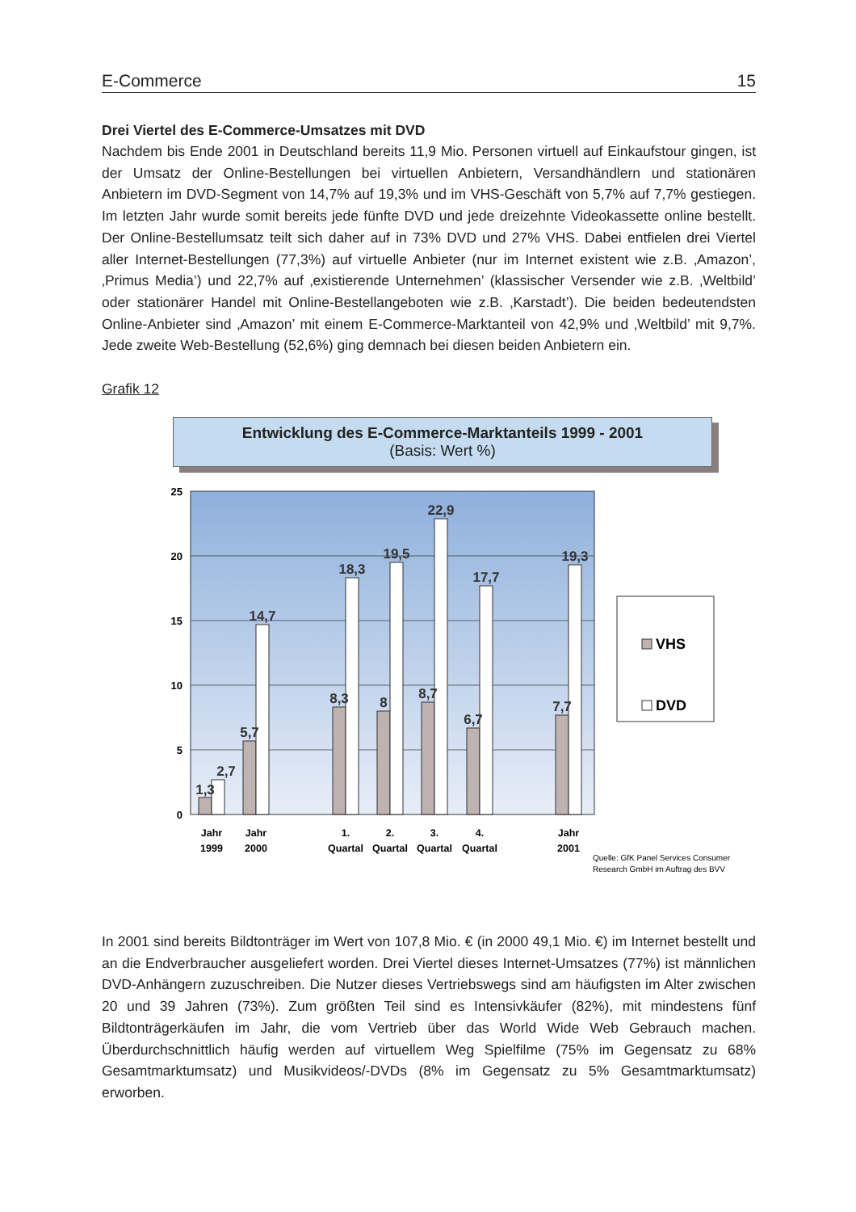E-Commerce 15
Drei Viertel des E-Commerce-Umsatzes mit DVD
Nachdem bis Ende 2001 in Deutschland bereits 11,9 Mio. Personen virtuell auf Einkaufstour gingen, ist der Umsatz der Online-Bestellungen bei virtuellen Anbietern, Versandhändlern und stationären Anbietern im DVD-Segment von 14,7% auf 19,3% und im VHS-Geschäft von 5,7% auf 7,7% gestiegen. Im letzten Jahr wurde somit bereits jede fünfte DVD und jede dreizehnte Videokassette online bestellt. Der Online-Bestellumsatz teilt sich daher auf in 73% DVD und 27% VHS. Dabei entfielen drei Viertel aller Internet-Bestellungen (77,3%) auf virtuelle Anbieter (nur im Internet existent wie z.B. ‚Amazon’, ‚Primus Media’) und 22,7% auf ‚existierende Unternehmen’ (klassischer Versender wie z.B. ‚Weltbild’ oder stationärer Handel mit Online-Bestellangeboten wie z.B. ‚Karstadt’). Die beiden bedeutendsten Online-Anbieter sind ‚Amazon’ mit einem E-Commerce-Marktanteil von 42,9% und ‚Weltbild’ mit 9,7%. Jede zweite Web-Bestellung (52,6%) ging demnach bei diesen beiden Anbietern ein.
Grafik 12
Entwicklung des E-Commerce-Marktanteils 1999 - 2001
(Basis: Wert %)
25
20
15
10
5
0
1,3
2,7
5,7
14,7
8,3
18,3
8
19,5
8,7
22,9
6,7
17,7
7,7
19,3
Jahr
1999
Jahr
2000
1.
Quartal
2.
Quartal
3.
Quartal
4.
Quartal
Jahr
2001
VHS
DVD
Quelle: GfK Panel Services Consumer
Research GmbH im Auftrag des BVV
In 2001 sind bereits Bildtonträger im Wert von 107,8 Mio. € (in 2000 49,1 Mio. €) im Internet bestellt und an die Endverbraucher ausgeliefert worden. Drei Viertel dieses Internet-Umsatzes (77%) ist männlichen DVD-Anhängern zuzuschreiben. Die Nutzer dieses Vertriebswegs sind am häufigsten im Alter zwischen 20 und 39 Jahren (73%). Zum größten Teil sind es Intensivkäufer (82%), mit mindestens fünf Bildtonträgerkäufen im Jahr, die vom Vertrieb über das World Wide Web Gebrauch machen. Überdurchschnittlich häufig werden auf virtuellem Weg Spielfilme (75% im Gegensatz zu 68% Gesamtmarktumsatz) und Musikvideos/-DVDs (8% im Gegensatz zu 5% Gesamtmarktumsatz) erworben.